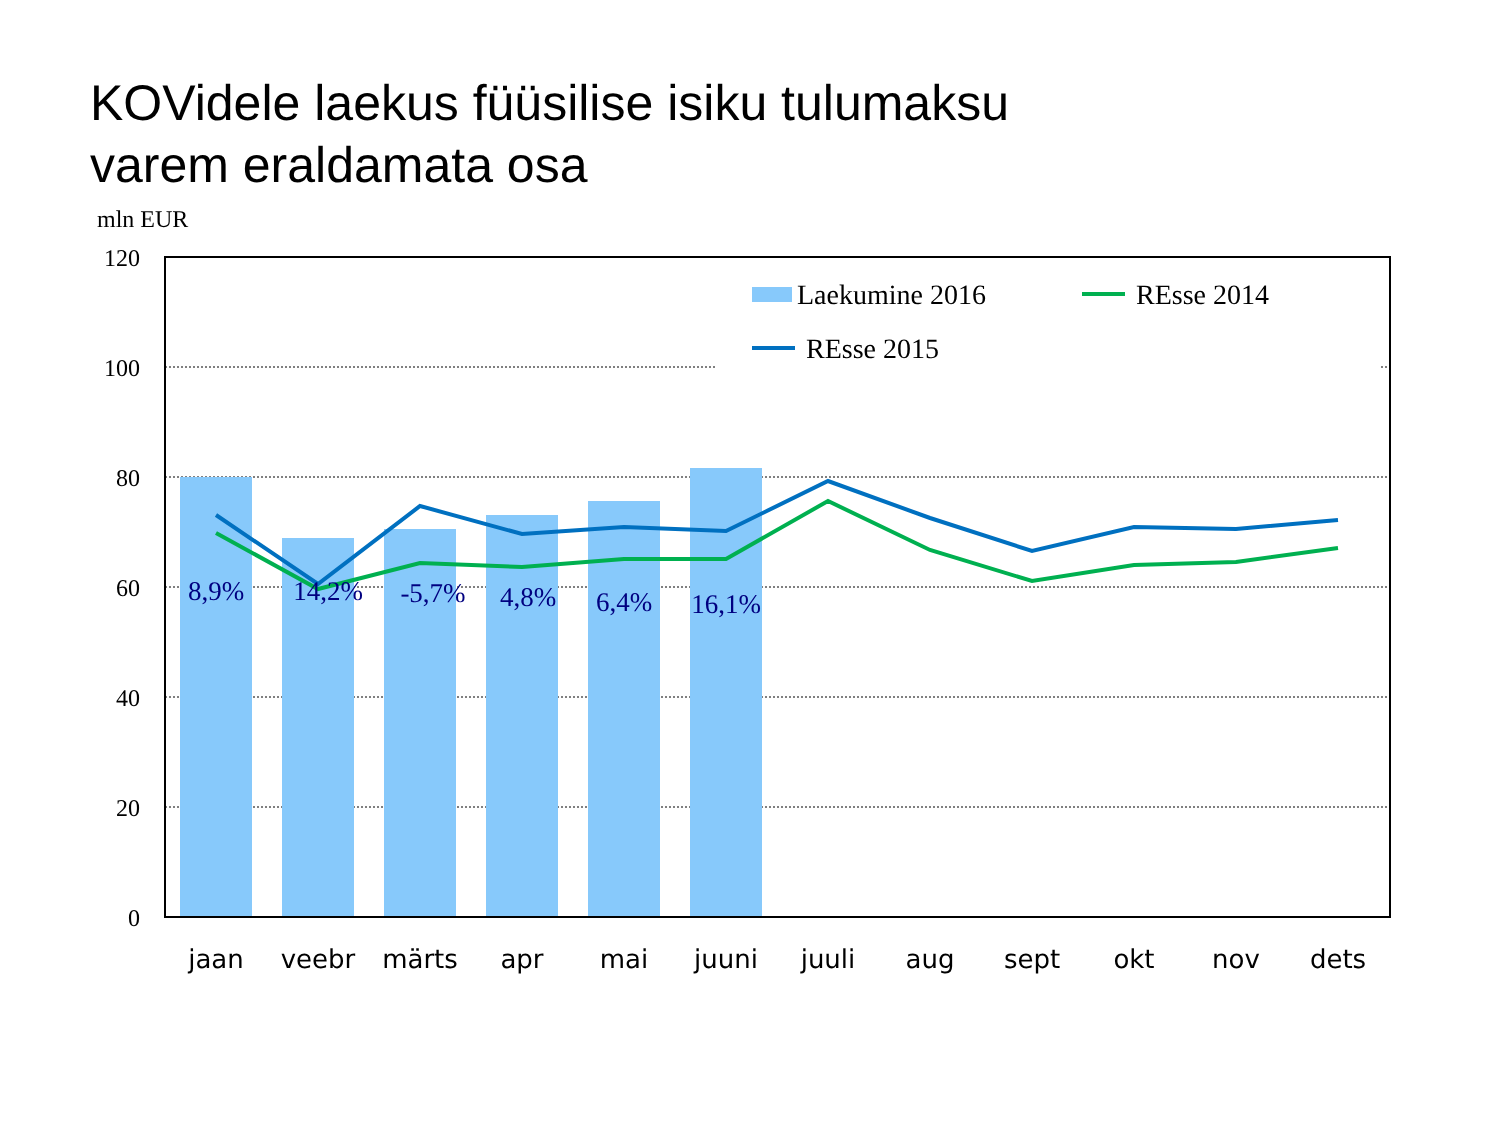KOVidele laekus füüsilise isiku tulumaksu
varem eraldamata osa
mln EUR
120
100
80
60
40
20
0
8,9%
14,2%
-5,7%
4,8%
6,4%
16,1%
jaan
veebr
märts
apr
mai
juuni
juuli
aug
sept
okt
nov
dets
Laekumine 2016
REsse 2014
REsse 2015